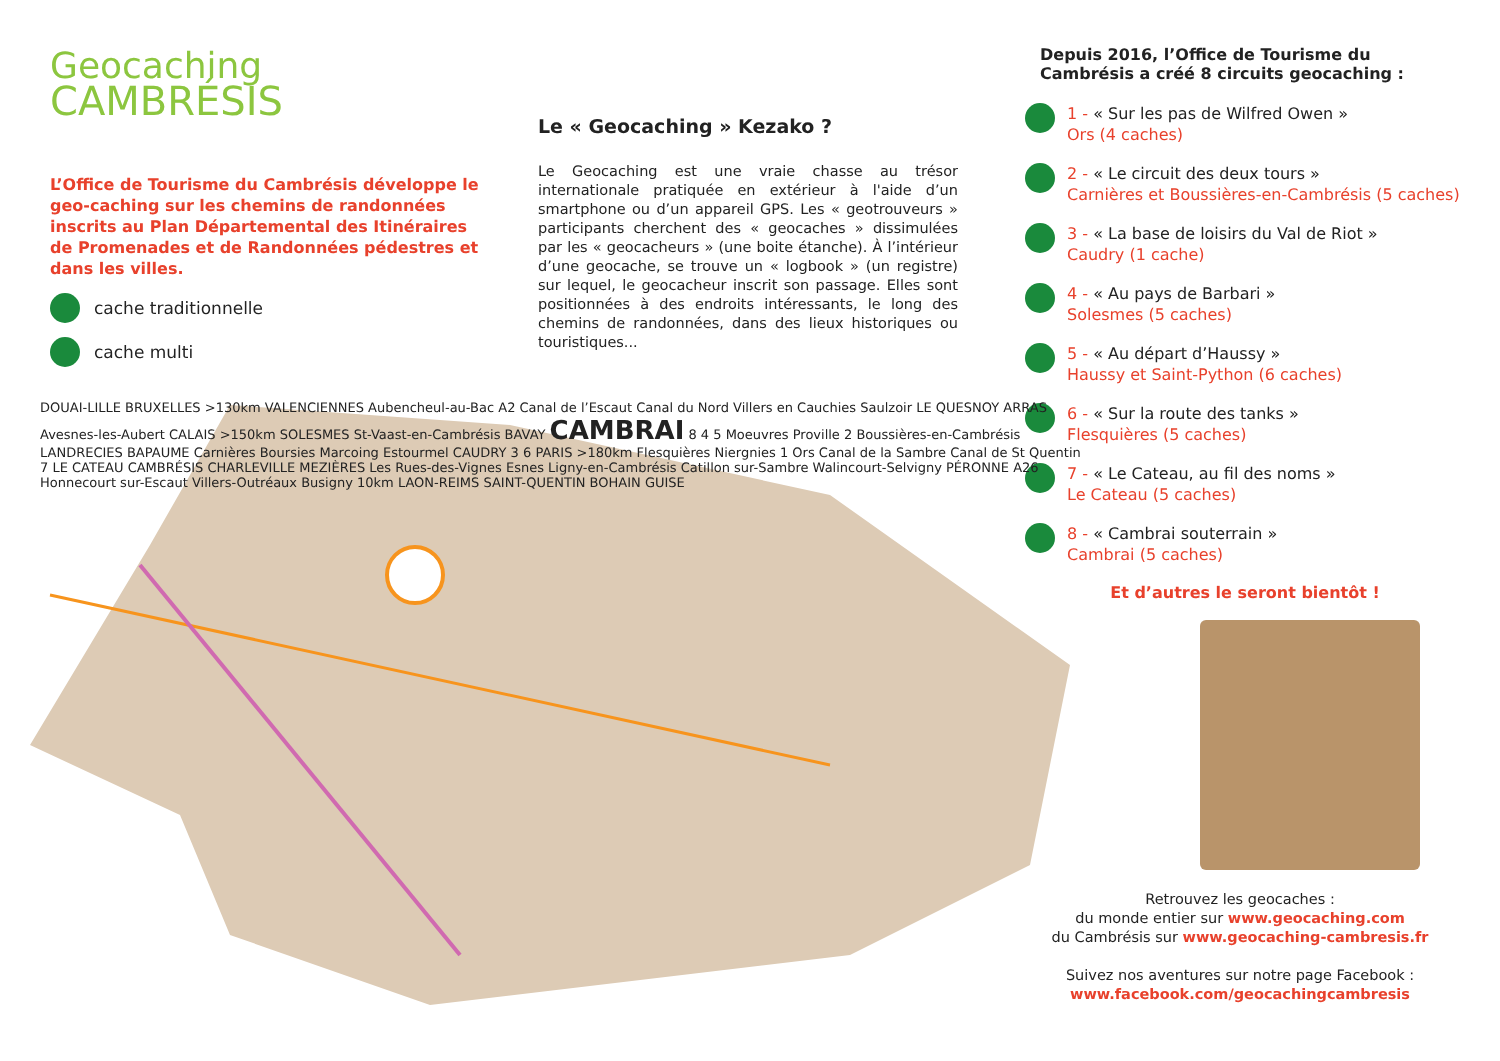Geocaching
CAMBRÉSIS
L’Office de Tourisme du Cambrésis développe le geo-caching sur les chemins de randonnées inscrits au Plan Départemental des Itinéraires de Promenades et de Randonnées pédestres et dans les villes.
cache traditionnelle
cache multi
Le « Geocaching » Kezako ?
Le Geocaching est une vraie chasse au trésor internationale pratiquée en extérieur à l'aide d’un smartphone ou d’un appareil GPS. Les « geotrouveurs » participants cherchent des « geocaches » dissimulées par les « geocacheurs » (une boite étanche). À l’intérieur d’une geocache, se trouve un « logbook » (un registre) sur lequel, le geocacheur inscrit son passage. Elles sont positionnées à des endroits intéressants, le long des chemins de randonnées, dans des lieux historiques ou touristiques...
Depuis 2016, l’Office de Tourisme du Cambrésis a créé 8 circuits geocaching :
1 - « Sur les pas de Wilfred Owen »
Ors (4 caches)
2 - « Le circuit des deux tours »
Carnières et Boussières-en-Cambrésis (5 caches)
3 - « La base de loisirs du Val de Riot »
Caudry (1 cache)
4 - « Au pays de Barbari »
Solesmes (5 caches)
5 - « Au départ d’Haussy »
Haussy et Saint-Python (6 caches)
6 - « Sur la route des tanks »
Flesquières (5 caches)
7 - « Le Cateau, au fil des noms »
Le Cateau (5 caches)
8 - « Cambrai souterrain »
Cambrai (5 caches)
Et d’autres le seront bientôt !
DOUAI-LILLE BRUXELLES >130km VALENCIENNES Aubencheul-au-Bac A2 Canal de l’Escaut Canal du Nord Villers en Cauchies Saulzoir LE QUESNOY ARRAS Avesnes-les-Aubert CALAIS >150km SOLESMES St-Vaast-en-Cambrésis BAVAY CAMBRAI 8 4 5 Moeuvres Proville 2 Boussières-en-Cambrésis LANDRECIES BAPAUME Carnières Boursies Marcoing Estourmel CAUDRY 3 6 PARIS >180km Flesquières Niergnies 1 Ors Canal de la Sambre Canal de St Quentin 7 LE CATEAU CAMBRÉSIS CHARLEVILLE MEZIÈRES Les Rues-des-Vignes Esnes Ligny-en-Cambrésis Catillon sur-Sambre Walincourt-Selvigny PÉRONNE A26 Honnecourt sur-Escaut Villers-Outréaux Busigny 10km LAON-REIMS SAINT-QUENTIN BOHAIN GUISE
Retrouvez les geocaches :
du monde entier sur www.geocaching.com
du Cambrésis sur www.geocaching-cambresis.fr
Suivez nos aventures sur notre page Facebook :
www.facebook.com/geocachingcambresis